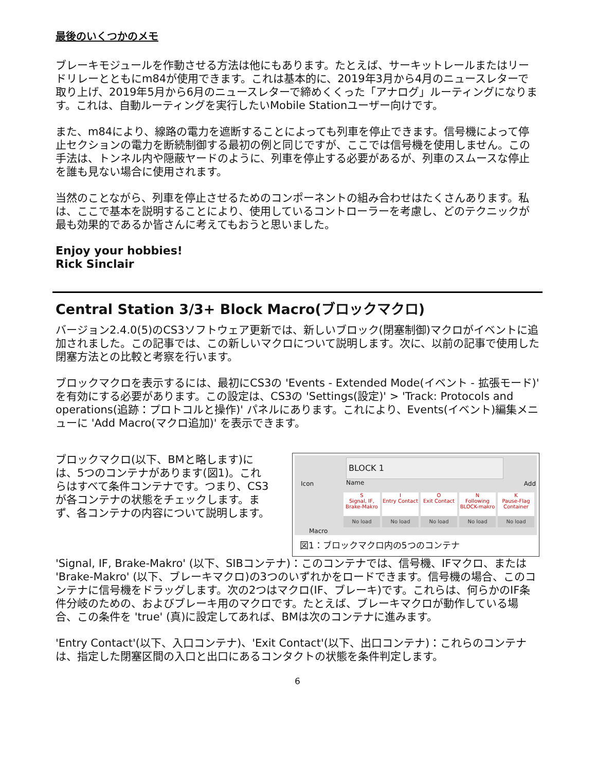最後のいくつかのメモ
ブレーキモジュールを作動させる方法は他にもあります。たとえば、サーキットレールまたはリードリレーとともにm84が使用できます。これは基本的に、2019年3月から4月のニュースレターで取り上げ、2019年5月から6月のニュースレターで締めくくった「アナログ」ルーティングになります。これは、自動ルーティングを実行したいMobile Stationユーザー向けです。
また、m84により、線路の電力を遮断することによっても列車を停止できます。信号機によって停止セクションの電力を断続制御する最初の例と同じですが、ここでは信号機を使用しません。この手法は、トンネル内や隠蔽ヤードのように、列車を停止する必要があるが、列車のスムースな停止を誰も見ない場合に使用されます。
当然のことながら、列車を停止させるためのコンポーネントの組み合わせはたくさんあります。私は、ここで基本を説明することにより、使用しているコントローラーを考慮し、どのテクニックが最も効果的であるか皆さんに考えてもおうと思いました。
Enjoy your hobbies!
Rick Sinclair
Central Station 3/3+ Block Macro(ブロックマクロ)
バージョン2.4.0(5)のCS3ソフトウェア更新では、新しいブロック(閉塞制御)マクロがイベントに追加されました。この記事では、この新しいマクロについて説明します。次に、以前の記事で使用した閉塞方法との比較と考察を行います。
ブロックマクロを表示するには、最初にCS3の 'Events - Extended Mode(イベント - 拡張モード)' を有効にする必要があります。この設定は、CS3の 'Settings(設定)' > 'Track: Protocols and operations(追跡：プロトコルと操作)' パネルにあります。これにより、Events(イベント)編集メニューに 'Add Macro(マクロ追加)' を表示できます。
ブロックマクロ(以下、BMと略します)には、5つのコンテナがあります(図1)。これらはすべて条件コンテナです。つまり、CS3が各コンテナの状態をチェックします。まず、各コンテナの内容について説明します。
Icon
BLOCK 1
Name Add
Macro
S
Signal, IF, Brake-Makro
No load
I
Entry Contact
No load
O
Exit Contact
No load
N
Following BLOCK-makro
No load
K
Pause-Flag Container
No load
図1：ブロックマクロ内の5つのコンテナ
'Signal, IF, Brake-Makro' (以下、SIBコンテナ)：このコンテナでは、信号機、IFマクロ、または 'Brake-Makro' (以下、ブレーキマクロ)の3つのいずれかをロードできます。信号機の場合、このコンテナに信号機をドラッグします。次の2つはマクロ(IF、ブレーキ)です。これらは、何らかのIF条件分岐のための、およびブレーキ用のマクロです。たとえば、ブレーキマクロが動作している場合、この条件を 'true' (真)に設定してあれば、BMは次のコンテナに進みます。
'Entry Contact'(以下、入口コンテナ)、'Exit Contact'(以下、出口コンテナ)：これらのコンテナは、指定した閉塞区間の入口と出口にあるコンタクトの状態を条件判定します。
6